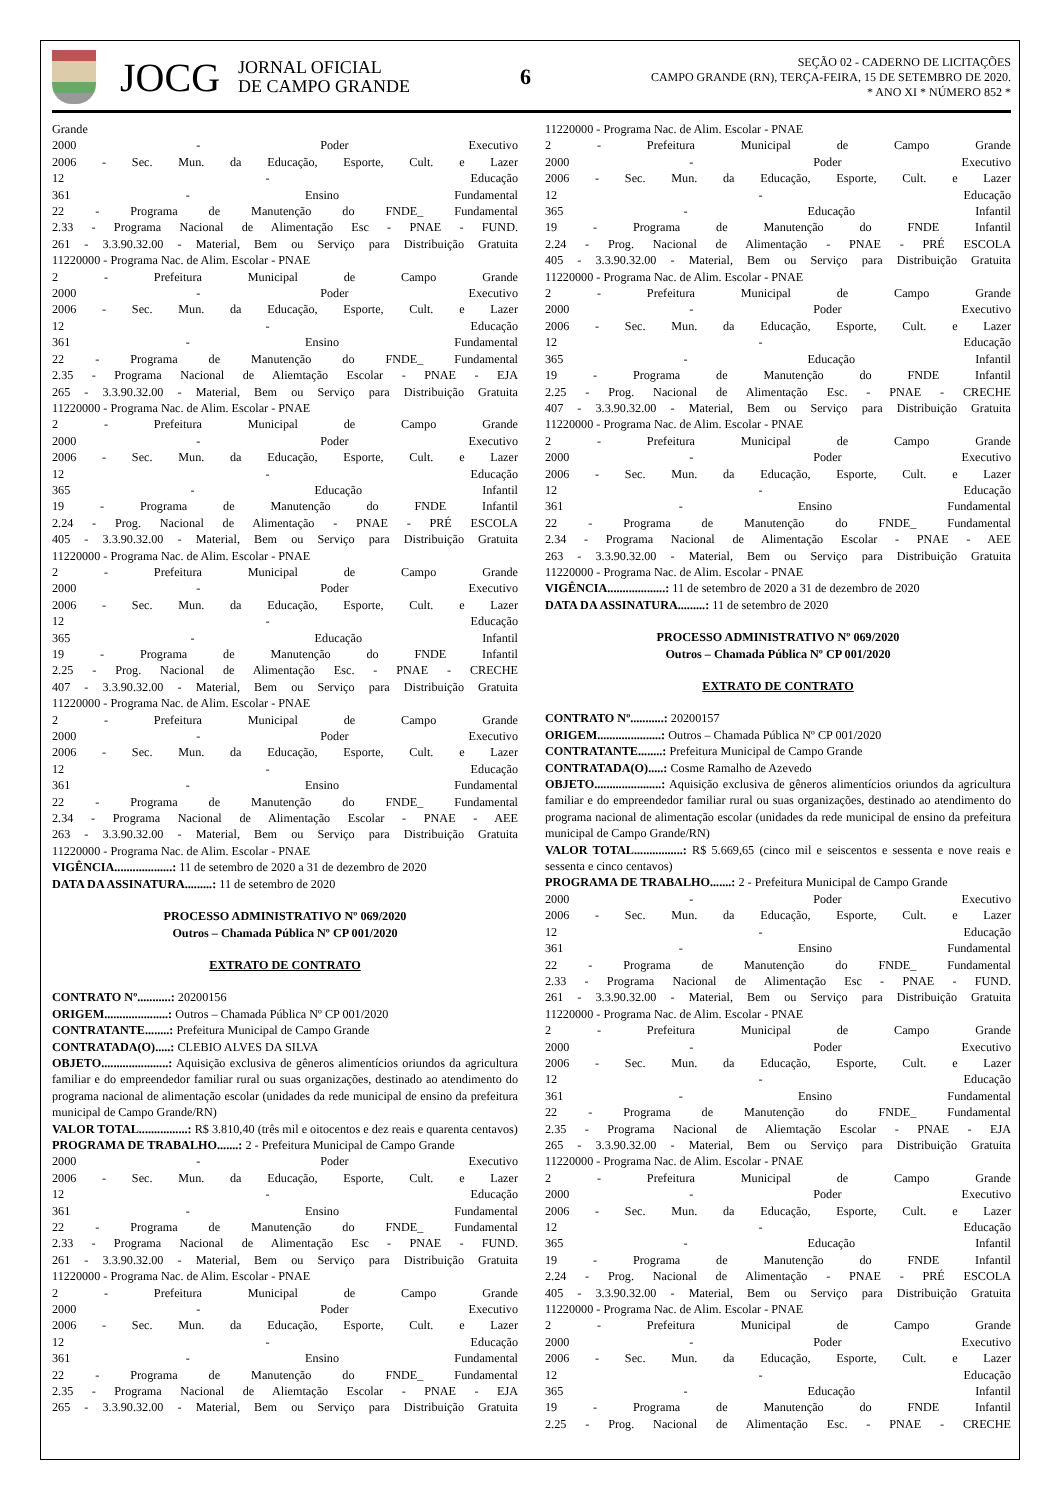JOCG
JORNAL OFICIAL
DE CAMPO GRANDE
6
SEÇÃO 02 - CADERNO DE LICITAÇÕES
CAMPO GRANDE (RN), TERÇA-FEIRA, 15 DE SETEMBRO DE 2020.
* ANO XI * NÚMERO 852 *
Grande
2000 - Poder Executivo
2006 - Sec. Mun. da Educação, Esporte, Cult. e Lazer
12 - Educação
361 - Ensino Fundamental
22 - Programa de Manutenção do FNDE_ Fundamental
2.33 - Programa Nacional de Alimentação Esc - PNAE - FUND.
261 - 3.3.90.32.00 - Material, Bem ou Serviço para Distribuição Gratuita
11220000 - Programa Nac. de Alim. Escolar - PNAE
2 - Prefeitura Municipal de Campo Grande
2000 - Poder Executivo
2006 - Sec. Mun. da Educação, Esporte, Cult. e Lazer
12 - Educação
361 - Ensino Fundamental
22 - Programa de Manutenção do FNDE_ Fundamental
2.35 - Programa Nacional de Aliemtação Escolar - PNAE - EJA
265 - 3.3.90.32.00 - Material, Bem ou Serviço para Distribuição Gratuita
11220000 - Programa Nac. de Alim. Escolar - PNAE
2 - Prefeitura Municipal de Campo Grande
2000 - Poder Executivo
2006 - Sec. Mun. da Educação, Esporte, Cult. e Lazer
12 - Educação
365 - Educação Infantil
19 - Programa de Manutenção do FNDE Infantil
2.24 - Prog. Nacional de Alimentação - PNAE - PRÉ ESCOLA
405 - 3.3.90.32.00 - Material, Bem ou Serviço para Distribuição Gratuita
11220000 - Programa Nac. de Alim. Escolar - PNAE
2 - Prefeitura Municipal de Campo Grande
2000 - Poder Executivo
2006 - Sec. Mun. da Educação, Esporte, Cult. e Lazer
12 - Educação
365 - Educação Infantil
19 - Programa de Manutenção do FNDE Infantil
2.25 - Prog. Nacional de Alimentação Esc. - PNAE - CRECHE
407 - 3.3.90.32.00 - Material, Bem ou Serviço para Distribuição Gratuita
11220000 - Programa Nac. de Alim. Escolar - PNAE
2 - Prefeitura Municipal de Campo Grande
2000 - Poder Executivo
2006 - Sec. Mun. da Educação, Esporte, Cult. e Lazer
12 - Educação
361 - Ensino Fundamental
22 - Programa de Manutenção do FNDE_ Fundamental
2.34 - Programa Nacional de Alimentação Escolar - PNAE - AEE
263 - 3.3.90.32.00 - Material, Bem ou Serviço para Distribuição Gratuita
11220000 - Programa Nac. de Alim. Escolar - PNAE
VIGÊNCIA...................: 11 de setembro de 2020 a 31 de dezembro de 2020
DATA DA ASSINATURA.........: 11 de setembro de 2020
PROCESSO ADMINISTRATIVO Nº 069/2020
Outros – Chamada Pública Nº CP 001/2020
EXTRATO DE CONTRATO
CONTRATO Nº...........: 20200156
ORIGEM.....................: Outros – Chamada Pública Nº CP 001/2020
CONTRATANTE........: Prefeitura Municipal de Campo Grande
CONTRATADA(O).....: CLEBIO ALVES DA SILVA
OBJETO......................: Aquisição exclusiva de gêneros alimentícios oriundos da agricultura familiar e do empreendedor familiar rural ou suas organizações, destinado ao atendimento do programa nacional de alimentação escolar (unidades da rede municipal de ensino da prefeitura municipal de Campo Grande/RN)
VALOR TOTAL................: R$ 3.810,40 (três mil e oitocentos e dez reais e quarenta centavos)
PROGRAMA DE TRABALHO.......: 2 - Prefeitura Municipal de Campo Grande
2000 - Poder Executivo
2006 - Sec. Mun. da Educação, Esporte, Cult. e Lazer
12 - Educação
361 - Ensino Fundamental
22 - Programa de Manutenção do FNDE_ Fundamental
2.33 - Programa Nacional de Alimentação Esc - PNAE - FUND.
261 - 3.3.90.32.00 - Material, Bem ou Serviço para Distribuição Gratuita
11220000 - Programa Nac. de Alim. Escolar - PNAE
2 - Prefeitura Municipal de Campo Grande
2000 - Poder Executivo
2006 - Sec. Mun. da Educação, Esporte, Cult. e Lazer
12 - Educação
361 - Ensino Fundamental
22 - Programa de Manutenção do FNDE_ Fundamental
2.35 - Programa Nacional de Aliemtação Escolar - PNAE - EJA
265 - 3.3.90.32.00 - Material, Bem ou Serviço para Distribuição Gratuita
11220000 - Programa Nac. de Alim. Escolar - PNAE
2 - Prefeitura Municipal de Campo Grande
2000 - Poder Executivo
2006 - Sec. Mun. da Educação, Esporte, Cult. e Lazer
12 - Educação
365 - Educação Infantil
19 - Programa de Manutenção do FNDE Infantil
2.24 - Prog. Nacional de Alimentação - PNAE - PRÉ ESCOLA
405 - 3.3.90.32.00 - Material, Bem ou Serviço para Distribuição Gratuita
11220000 - Programa Nac. de Alim. Escolar - PNAE
2 - Prefeitura Municipal de Campo Grande
2000 - Poder Executivo
2006 - Sec. Mun. da Educação, Esporte, Cult. e Lazer
12 - Educação
365 - Educação Infantil
19 - Programa de Manutenção do FNDE Infantil
2.25 - Prog. Nacional de Alimentação Esc. - PNAE - CRECHE
407 - 3.3.90.32.00 - Material, Bem ou Serviço para Distribuição Gratuita
11220000 - Programa Nac. de Alim. Escolar - PNAE
2 - Prefeitura Municipal de Campo Grande
2000 - Poder Executivo
2006 - Sec. Mun. da Educação, Esporte, Cult. e Lazer
12 - Educação
361 - Ensino Fundamental
22 - Programa de Manutenção do FNDE_ Fundamental
2.34 - Programa Nacional de Alimentação Escolar - PNAE - AEE
263 - 3.3.90.32.00 - Material, Bem ou Serviço para Distribuição Gratuita
11220000 - Programa Nac. de Alim. Escolar - PNAE
VIGÊNCIA...................: 11 de setembro de 2020 a 31 de dezembro de 2020
DATA DA ASSINATURA.........: 11 de setembro de 2020
PROCESSO ADMINISTRATIVO Nº 069/2020
Outros – Chamada Pública Nº CP 001/2020
EXTRATO DE CONTRATO
CONTRATO Nº...........: 20200157
ORIGEM.....................: Outros – Chamada Pública Nº CP 001/2020
CONTRATANTE........: Prefeitura Municipal de Campo Grande
CONTRATADA(O).....: Cosme Ramalho de Azevedo
OBJETO......................: Aquisição exclusiva de gêneros alimentícios oriundos da agricultura familiar e do empreendedor familiar rural ou suas organizações, destinado ao atendimento do programa nacional de alimentação escolar (unidades da rede municipal de ensino da prefeitura municipal de Campo Grande/RN)
VALOR TOTAL................: R$ 5.669,65 (cinco mil e seiscentos e sessenta e nove reais e sessenta e cinco centavos)
PROGRAMA DE TRABALHO.......: 2 - Prefeitura Municipal de Campo Grande
2000 - Poder Executivo
2006 - Sec. Mun. da Educação, Esporte, Cult. e Lazer
12 - Educação
361 - Ensino Fundamental
22 - Programa de Manutenção do FNDE_ Fundamental
2.33 - Programa Nacional de Alimentação Esc - PNAE - FUND.
261 - 3.3.90.32.00 - Material, Bem ou Serviço para Distribuição Gratuita
11220000 - Programa Nac. de Alim. Escolar - PNAE
2 - Prefeitura Municipal de Campo Grande
2000 - Poder Executivo
2006 - Sec. Mun. da Educação, Esporte, Cult. e Lazer
12 - Educação
361 - Ensino Fundamental
22 - Programa de Manutenção do FNDE_ Fundamental
2.35 - Programa Nacional de Aliemtação Escolar - PNAE - EJA
265 - 3.3.90.32.00 - Material, Bem ou Serviço para Distribuição Gratuita
11220000 - Programa Nac. de Alim. Escolar - PNAE
2 - Prefeitura Municipal de Campo Grande
2000 - Poder Executivo
2006 - Sec. Mun. da Educação, Esporte, Cult. e Lazer
12 - Educação
365 - Educação Infantil
19 - Programa de Manutenção do FNDE Infantil
2.24 - Prog. Nacional de Alimentação - PNAE - PRÉ ESCOLA
405 - 3.3.90.32.00 - Material, Bem ou Serviço para Distribuição Gratuita
11220000 - Programa Nac. de Alim. Escolar - PNAE
2 - Prefeitura Municipal de Campo Grande
2000 - Poder Executivo
2006 - Sec. Mun. da Educação, Esporte, Cult. e Lazer
12 - Educação
365 - Educação Infantil
19 - Programa de Manutenção do FNDE Infantil
2.25 - Prog. Nacional de Alimentação Esc. - PNAE - CRECHE